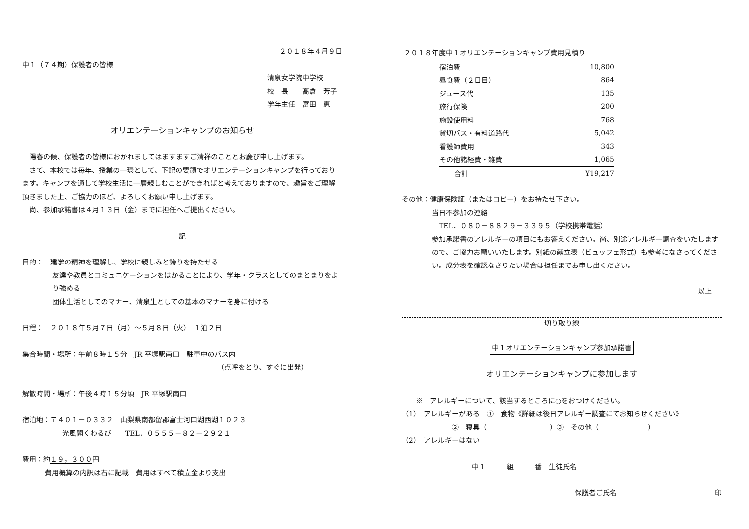２０１８年４月９日
中１（７４期）保護者の皆様
清泉女学院中学校
校　長　　髙倉　芳子
学年主任　富田　恵
オリエンテーションキャンプのお知らせ
　陽春の候、保護者の皆様におかれましてはますますご清祥のこととお慶び申し上げます。
　さて、本校では毎年、授業の一環として、下記の要領でオリエンテーションキャンプを行っております。キャンプを通して学校生活に一層親しむことができればと考えておりますので、趣旨をご理解頂きました上、ご協力のほど、よろしくお願い申し上げます。
　尚、参加承諾書は４月１３日（金）までに担任へご提出ください。
記
目的：　建学の精神を理解し、学校に親しみと誇りを持たせる
友達や教員とコミュニケーションをはかることにより、学年・クラスとしてのまとまりをより強める
団体生活としてのマナー、清泉生としての基本のマナーを身に付ける
日程：　２０１８年５月７日（月）～５月８日（火）　１泊２日
集合時間・場所：午前８時１５分　JR 平塚駅南口　駐車中のバス内
（点呼をとり、すぐに出発）
解散時間・場所：午後４時１５分頃　JR 平塚駅南口
宿泊地：〒４０１－０３３２　山梨県南都留郡富士河口湖西湖１０２３
光風閣くわるび　　TEL．０５５５－８２－２９２１
費用：約１９，３００円
費用概算の内訳は右に記載　費用はすべて積立金より支出
２０１８年度中１オリエンテーションキャンプ費用見積り
| 宿泊費 | 10,800 |
| 昼食費（２日目） | 864 |
| ジュース代 | 135 |
| 旅行保険 | 200 |
| 施設使用料 | 768 |
| 貸切バス・有料道路代 | 5,042 |
| 看護師費用 | 343 |
| その他諸経費・雑費 | 1,065 |
| 合計 | ¥19,217 |
その他：健康保険証（またはコピー）をお持たせ下さい。
当日不参加の連絡
　TEL．０８０－８８２９－３３９５（学校携帯電話）
参加承諾書のアレルギーの項目にもお答えください。尚、別途アレルギー調査をいたしますので、ご協力お願いいたします。別紙の献立表（ビュッフェ形式）も参考になさってください。成分表を確認なさりたい場合は担任までお申し出ください。
以上
切り取り線
中１オリエンテーションキャンプ参加承諾書
オリエンテーションキャンプに参加します
　　※　アレルギーについて、該当するところに○をおつけください。
（1）　アレルギーがある　①　食物《詳細は後日アレルギー調査にてお知らせください》
②　寝具（　　　　　　　　　）③　その他（　　　　　　　）
（2）　アレルギーはない
中１　　　 組　　　 番　生徒氏名　　　　　　　　　　　　　　　
保護者ご氏名　　　　　　　　　　　　　　印